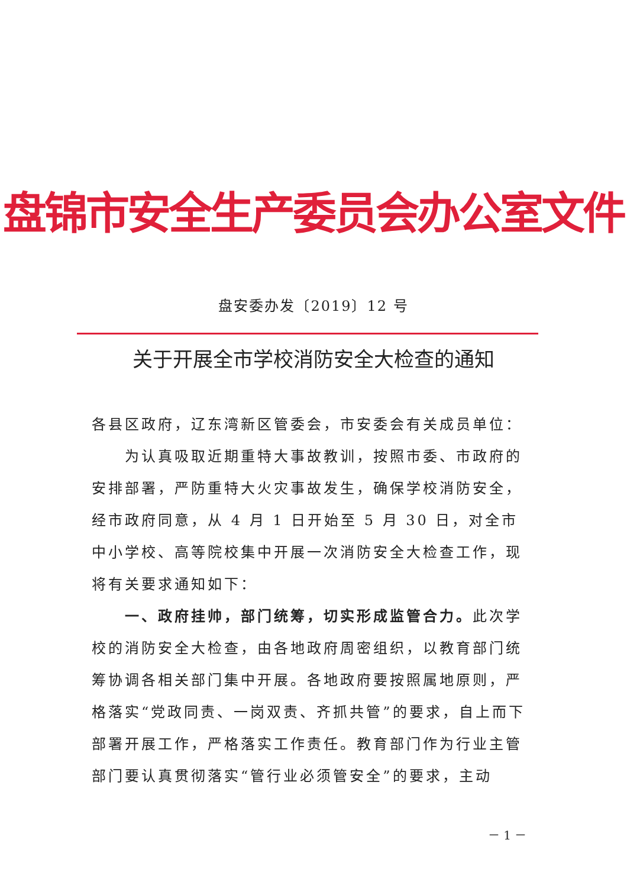盘锦市安全生产委员会办公室文件
盘安委办发〔2019〕12 号
关于开展全市学校消防安全大检查的通知
各县区政府，辽东湾新区管委会，市安委会有关成员单位：
为认真吸取近期重特大事故教训，按照市委、市政府的安排部署，严防重特大火灾事故发生，确保学校消防安全，经市政府同意，从 4 月 1 日开始至 5 月 30 日，对全市中小学校、高等院校集中开展一次消防安全大检查工作，现将有关要求通知如下：
一、政府挂帅，部门统筹，切实形成监管合力。此次学校的消防安全大检查，由各地政府周密组织，以教育部门统筹协调各相关部门集中开展。各地政府要按照属地原则，严格落实“党政同责、一岗双责、齐抓共管”的要求，自上而下部署开展工作，严格落实工作责任。教育部门作为行业主管部门要认真贯彻落实“管行业必须管安全”的要求，主动
－ 1 －